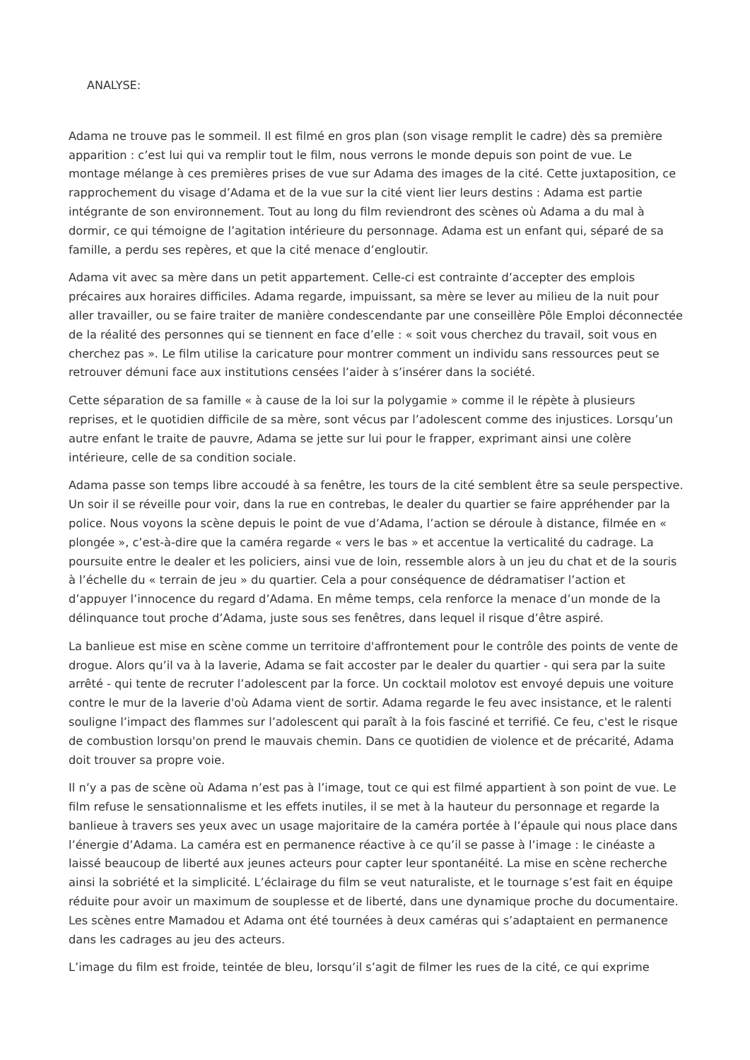ANALYSE:
Adama ne trouve pas le sommeil. Il est filmé en gros plan (son visage remplit le cadre) dès sa première apparition : c’est lui qui va remplir tout le film, nous verrons le monde depuis son point de vue. Le montage mélange à ces premières prises de vue sur Adama des images de la cité. Cette juxtaposition, ce rapprochement du visage d’Adama et de la vue sur la cité vient lier leurs destins : Adama est partie intégrante de son environnement. Tout au long du film reviendront des scènes où Adama a du mal à dormir, ce qui témoigne de l’agitation intérieure du personnage. Adama est un enfant qui, séparé de sa famille, a perdu ses repères, et que la cité menace d’engloutir.
Adama vit avec sa mère dans un petit appartement. Celle-ci est contrainte d’accepter des emplois précaires aux horaires difficiles. Adama regarde, impuissant, sa mère se lever au milieu de la nuit pour aller travailler, ou se faire traiter de manière condescendante par une conseillère Pôle Emploi déconnectée de la réalité des personnes qui se tiennent en face d’elle : « soit vous cherchez du travail, soit vous en cherchez pas ». Le film utilise la caricature pour montrer comment un individu sans ressources peut se retrouver démuni face aux institutions censées l’aider à s’insérer dans la société.
Cette séparation de sa famille « à cause de la loi sur la polygamie » comme il le répète à plusieurs reprises, et le quotidien difficile de sa mère, sont vécus par l’adolescent comme des injustices. Lorsqu’un autre enfant le traite de pauvre, Adama se jette sur lui pour le frapper, exprimant ainsi une colère intérieure, celle de sa condition sociale.
Adama passe son temps libre accoudé à sa fenêtre, les tours de la cité semblent être sa seule perspective. Un soir il se réveille pour voir, dans la rue en contrebas, le dealer du quartier se faire appréhender par la police. Nous voyons la scène depuis le point de vue d’Adama, l’action se déroule à distance, filmée en « plongée », c’est-à-dire que la caméra regarde « vers le bas » et accentue la verticalité du cadrage. La poursuite entre le dealer et les policiers, ainsi vue de loin, ressemble alors à un jeu du chat et de la souris à l’échelle du « terrain de jeu » du quartier. Cela a pour conséquence de dédramatiser l’action et d’appuyer l’innocence du regard d’Adama. En même temps, cela renforce la menace d’un monde de la délinquance tout proche d’Adama, juste sous ses fenêtres, dans lequel il risque d’être aspiré.
La banlieue est mise en scène comme un territoire d'affrontement pour le contrôle des points de vente de drogue. Alors qu’il va à la laverie, Adama se fait accoster par le dealer du quartier - qui sera par la suite arrêté - qui tente de recruter l’adolescent par la force. Un cocktail molotov est envoyé depuis une voiture contre le mur de la laverie d'où Adama vient de sortir. Adama regarde le feu avec insistance, et le ralenti souligne l’impact des flammes sur l’adolescent qui paraît à la fois fasciné et terrifié. Ce feu, c'est le risque de combustion lorsqu'on prend le mauvais chemin. Dans ce quotidien de violence et de précarité, Adama doit trouver sa propre voie.
Il n’y a pas de scène où Adama n’est pas à l’image, tout ce qui est filmé appartient à son point de vue. Le film refuse le sensationnalisme et les effets inutiles, il se met à la hauteur du personnage et regarde la banlieue à travers ses yeux avec un usage majoritaire de la caméra portée à l’épaule qui nous place dans l’énergie d’Adama. La caméra est en permanence réactive à ce qu’il se passe à l’image : le cinéaste a laissé beaucoup de liberté aux jeunes acteurs pour capter leur spontanéité. La mise en scène recherche ainsi la sobriété et la simplicité. L’éclairage du film se veut naturaliste, et le tournage s’est fait en équipe réduite pour avoir un maximum de souplesse et de liberté, dans une dynamique proche du documentaire. Les scènes entre Mamadou et Adama ont été tournées à deux caméras qui s’adaptaient en permanence dans les cadrages au jeu des acteurs.
L’image du film est froide, teintée de bleu, lorsqu’il s’agit de filmer les rues de la cité, ce qui exprime